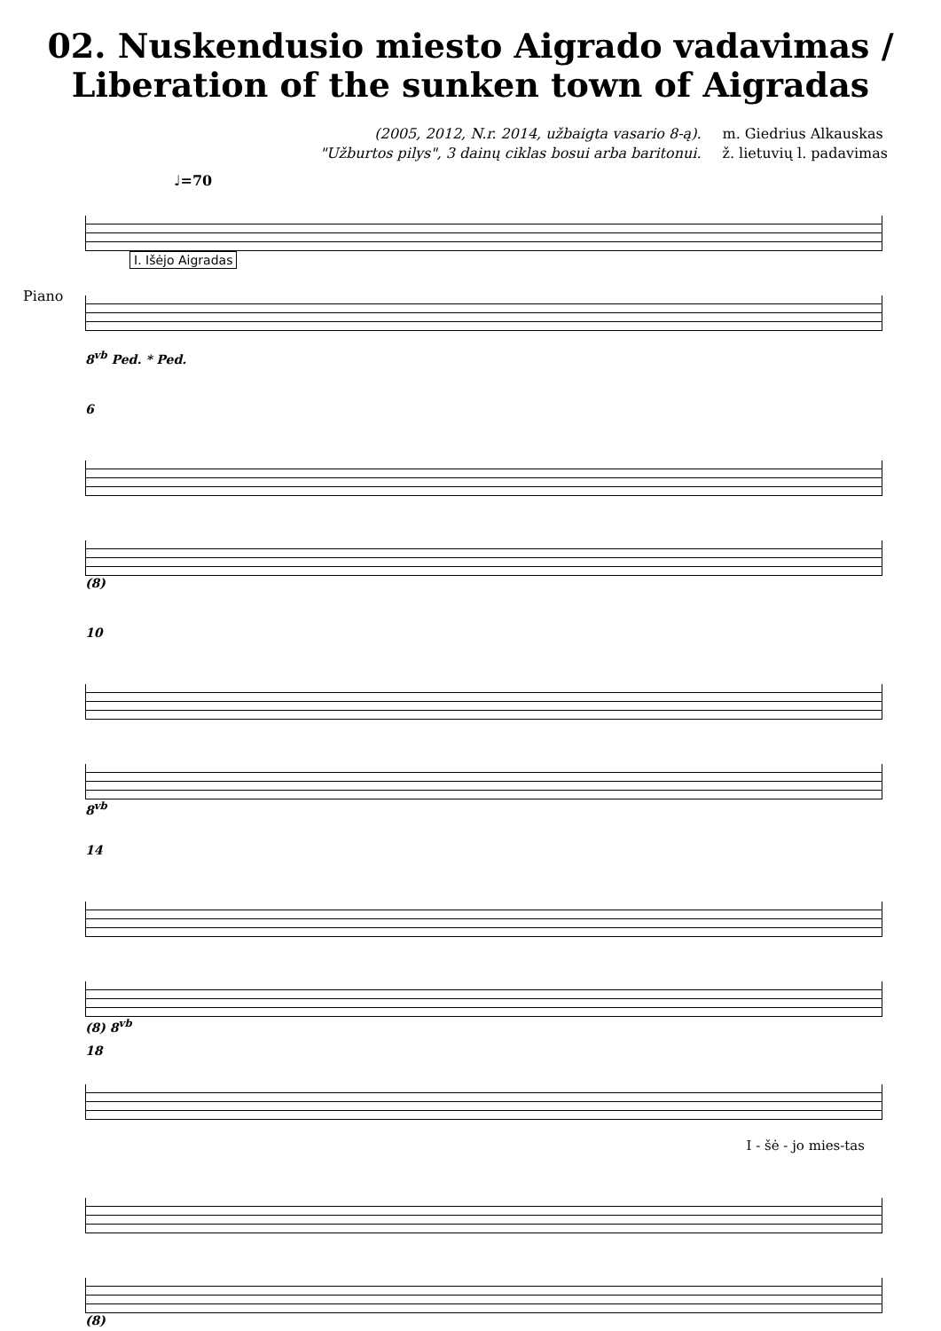02. Nuskendusio miesto Aigrado vadavimas /
Liberation of the sunken town of Aigradas
(2005, 2012, N.r. 2014, užbaigta vasario 8-ą).
"Užburtos pilys", 3 dainų ciklas bosui arba baritonui.
m. Giedrius Alkauskas
ž. lietuvių l. padavimas
♩=70
Piano
I. Išėjo Aigradas
8<sup>vb</sup> Ped. * Ped.
6
(8)
10
8<sup>vb</sup>
14
(8) 8<sup>vb</sup>
18
I - šė - jo mies-tas
(8)